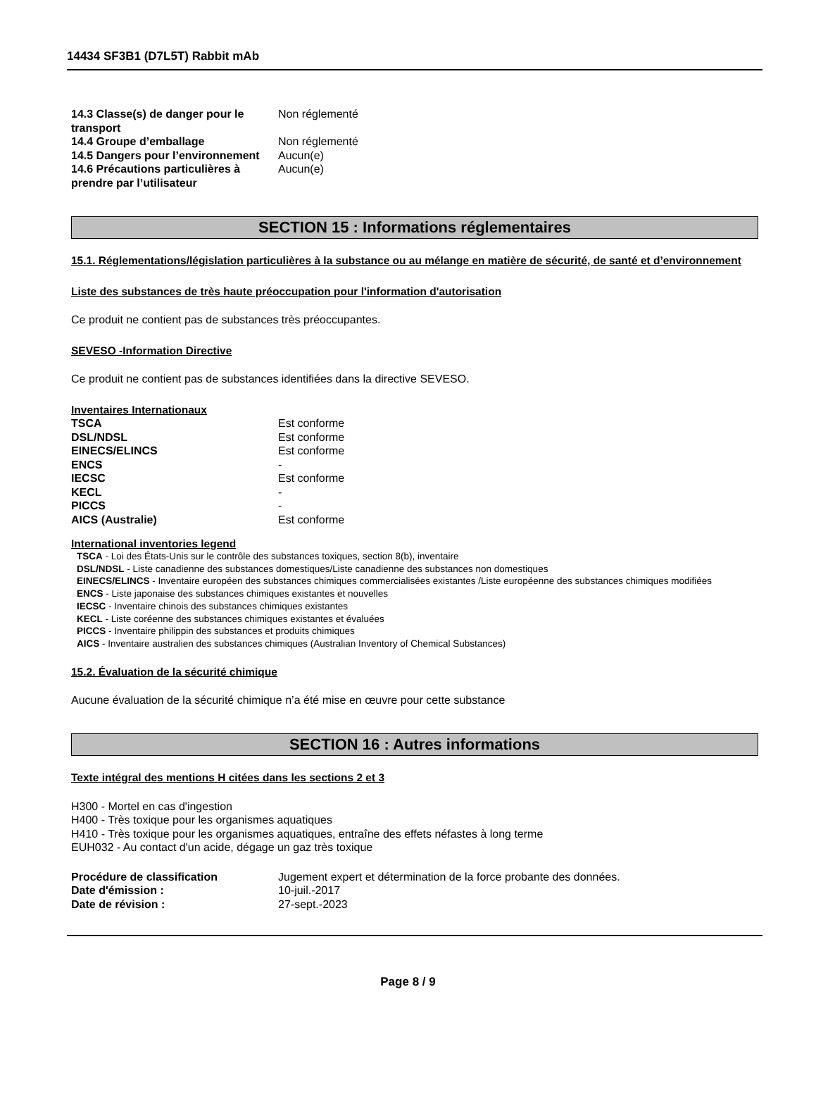14434 SF3B1 (D7L5T) Rabbit mAb
| 14.3 Classe(s) de danger pour le transport | Non réglementé |
| 14.4 Groupe d’emballage | Non réglementé |
| 14.5 Dangers pour l’environnement | Aucun(e) |
| 14.6 Précautions particulières à prendre par l’utilisateur | Aucun(e) |
SECTION 15 : Informations réglementaires
15.1. Réglementations/législation particulières à la substance ou au mélange en matière de sécurité, de santé et d’environnement
Liste des substances de très haute préoccupation pour l'information d'autorisation
Ce produit ne contient pas de substances très préoccupantes.
SEVESO -Information Directive
Ce produit ne contient pas de substances identifiées dans la directive SEVESO.
Inventaires Internationaux
| TSCA | Est conforme |
| DSL/NDSL | Est conforme |
| EINECS/ELINCS | Est conforme |
| ENCS | - |
| IECSC | Est conforme |
| KECL | - |
| PICCS | - |
| AICS (Australie) | Est conforme |
International inventories legend
TSCA - Loi des États-Unis sur le contrôle des substances toxiques, section 8(b), inventaire
DSL/NDSL - Liste canadienne des substances domestiques/Liste canadienne des substances non domestiques
EINECS/ELINCS - Inventaire européen des substances chimiques commercialisées existantes /Liste européenne des substances chimiques modifiées
ENCS - Liste japonaise des substances chimiques existantes et nouvelles
IECSC - Inventaire chinois des substances chimiques existantes
KECL - Liste coréenne des substances chimiques existantes et évaluées
PICCS - Inventaire philippin des substances et produits chimiques
AICS - Inventaire australien des substances chimiques (Australian Inventory of Chemical Substances)
15.2. Évaluation de la sécurité chimique
Aucune évaluation de la sécurité chimique n’a été mise en œuvre pour cette substance
SECTION 16 : Autres informations
Texte intégral des mentions H citées dans les sections 2 et 3
H300 - Mortel en cas d'ingestion
H400 - Très toxique pour les organismes aquatiques
H410 - Très toxique pour les organismes aquatiques, entraîne des effets néfastes à long terme
EUH032 - Au contact d'un acide, dégage un gaz très toxique
| Procédure de classification | Jugement expert et détermination de la force probante des données. |
| Date d'émission : | 10-juil.-2017 |
| Date de révision : | 27-sept.-2023 |
Page 8 / 9